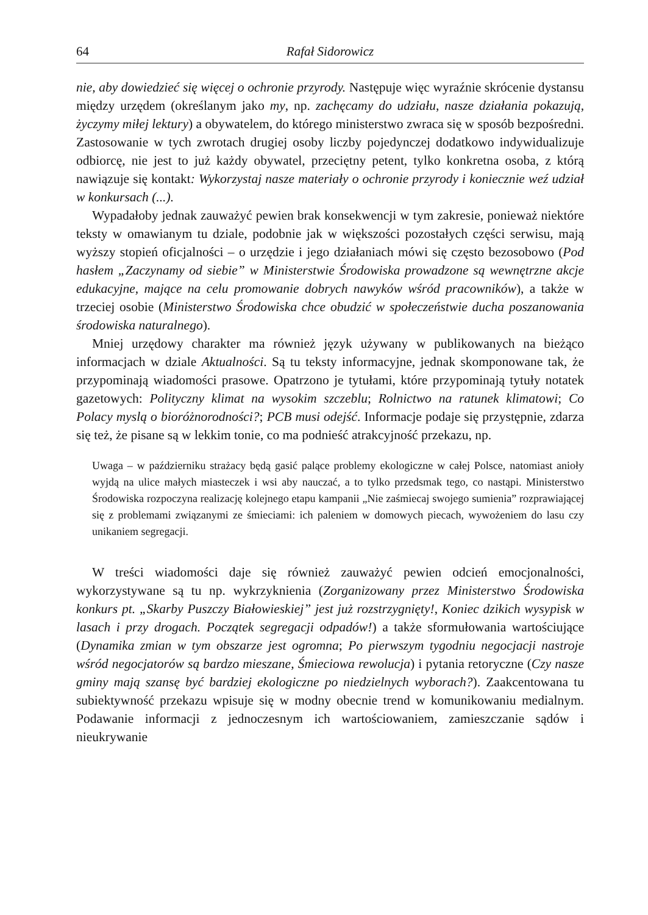64 Rafał Sidorowicz
nie, aby dowiedzieć się więcej o ochronie przyrody. Następuje więc wyraźnie skrócenie dystansu między urzędem (określanym jako my, np. zachęcamy do udziału, nasze działania pokazują, życzymy miłej lektury) a obywatelem, do którego ministerstwo zwraca się w sposób bezpośredni. Zastosowanie w tych zwrotach drugiej osoby liczby pojedynczej dodatkowo indywidualizuje odbiorcę, nie jest to już każdy obywatel, przeciętny petent, tylko konkretna osoba, z którą nawiązuje się kontakt: Wykorzystaj nasze materiały o ochronie przyrody i koniecznie weź udział w konkursach (...).
Wypadałoby jednak zauważyć pewien brak konsekwencji w tym zakresie, ponieważ niektóre teksty w omawianym tu dziale, podobnie jak w większości pozostałych części serwisu, mają wyższy stopień oficjalności – o urzędzie i jego działaniach mówi się często bezosobowo (Pod hasłem „Zaczynamy od siebie” w Ministerstwie Środowiska prowadzone są wewnętrzne akcje edukacyjne, mające na celu promowanie dobrych nawyków wśród pracowników), a także w trzeciej osobie (Ministerstwo Środowiska chce obudzić w społeczeństwie ducha poszanowania środowiska naturalnego).
Mniej urzędowy charakter ma również język używany w publikowanych na bieżąco informacjach w dziale Aktualności. Są tu teksty informacyjne, jednak skomponowane tak, że przypominają wiadomości prasowe. Opatrzono je tytułami, które przypominają tytuły notatek gazetowych: Polityczny klimat na wysokim szczeblu; Rolnictwo na ratunek klimatowi; Co Polacy myslą o bioróżnorodności?; PCB musi odejść. Informacje podaje się przystępnie, zdarza się też, że pisane są w lekkim tonie, co ma podnieść atrakcyjność przekazu, np.
Uwaga – w październiku strażacy będą gasić palące problemy ekologiczne w całej Polsce, natomiast anioły wyjdą na ulice małych miasteczek i wsi aby nauczać, a to tylko przedsmak tego, co nastąpi. Ministerstwo Środowiska rozpoczyna realizację kolejnego etapu kampanii „Nie zaśmiecaj swojego sumienia” rozprawiającej się z problemami związanymi ze śmieciami: ich paleniem w domowych piecach, wywożeniem do lasu czy unikaniem segregacji.
W treści wiadomości daje się również zauważyć pewien odcień emocjonalności, wykorzystywane są tu np. wykrzyknienia (Zorganizowany przez Ministerstwo Środowiska konkurs pt. „Skarby Puszczy Białowieskiej” jest już rozstrzygnięty!, Koniec dzikich wysypisk w lasach i przy drogach. Początek segregacji odpadów!) a także sformułowania wartościujące (Dynamika zmian w tym obszarze jest ogromna; Po pierwszym tygodniu negocjacji nastroje wśród negocjatorów są bardzo mieszane, Śmieciowa rewolucja) i pytania retoryczne (Czy nasze gminy mają szansę być bardziej ekologiczne po niedzielnych wyborach?). Zaakcentowana tu subiektywność przekazu wpisuje się w modny obecnie trend w komunikowaniu medialnym. Podawanie informacji z jednoczesnym ich wartościowaniem, zamieszczanie sądów i nieukrywanie